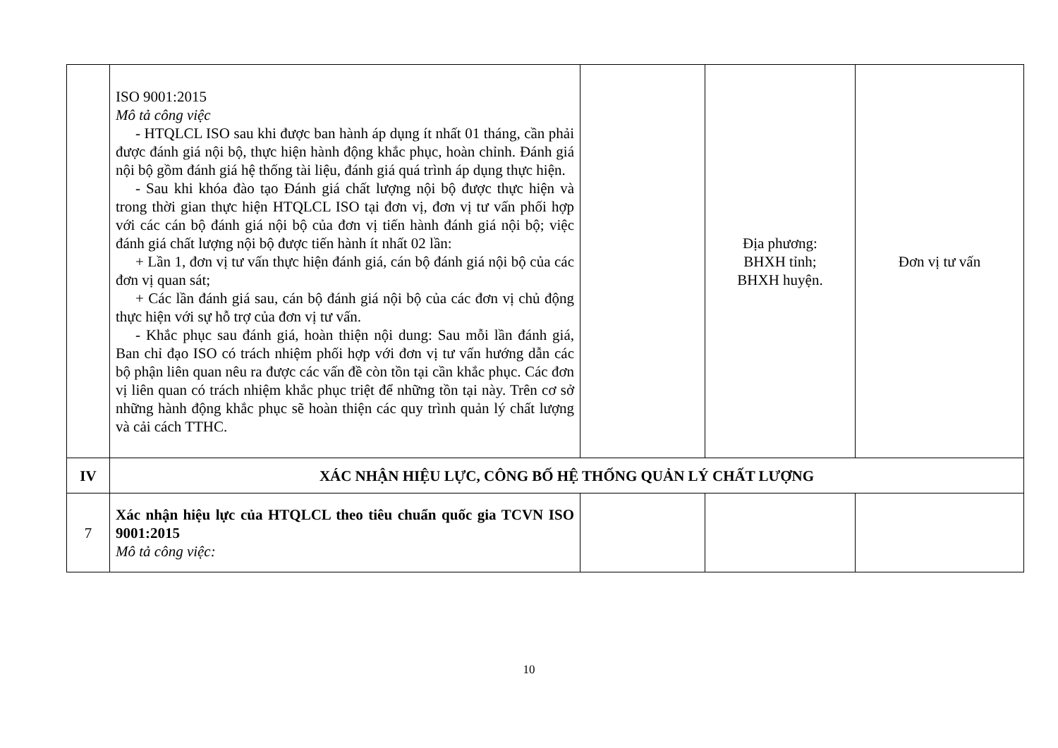| | ISO 9001:2015 Mô tả công việc - HTQLCL ISO sau khi được ban hành áp dụng ít nhất 01 tháng, cần phải được đánh giá nội bộ, thực hiện hành động khắc phục, hoàn chỉnh. Đánh giá nội bộ gồm đánh giá hệ thống tài liệu, đánh giá quá trình áp dụng thực hiện. - Sau khi khóa đào tạo Đánh giá chất lượng nội bộ được thực hiện và trong thời gian thực hiện HTQLCL ISO tại đơn vị, đơn vị tư vấn phối hợp với các cán bộ đánh giá nội bộ của đơn vị tiến hành đánh giá nội bộ; việc đánh giá chất lượng nội bộ được tiến hành ít nhất 02 lần: + Lần 1, đơn vị tư vấn thực hiện đánh giá, cán bộ đánh giá nội bộ của các đơn vị quan sát; + Các lần đánh giá sau, cán bộ đánh giá nội bộ của các đơn vị chủ động thực hiện với sự hỗ trợ của đơn vị tư vấn. - Khắc phục sau đánh giá, hoàn thiện nội dung: Sau mỗi lần đánh giá, Ban chỉ đạo ISO có trách nhiệm phối hợp với đơn vị tư vấn hướng dẫn các bộ phận liên quan nêu ra được các vấn đề còn tồn tại cần khắc phục. Các đơn vị liên quan có trách nhiệm khắc phục triệt để những tồn tại này. Trên cơ sở những hành động khắc phục sẽ hoàn thiện các quy trình quản lý chất lượng và cải cách TTHC. | | Địa phương: BHXH tỉnh; BHXH huyện. | Đơn vị tư vấn |
| IV | XÁC NHẬN HIỆU LỰC, CÔNG BỐ HỆ THỐNG QUẢN LÝ CHẤT LƯỢNG | | | |
| 7 | Xác nhận hiệu lực của HTQLCL theo tiêu chuẩn quốc gia TCVN ISO 9001:2015 Mô tả công việc: | | | |
10